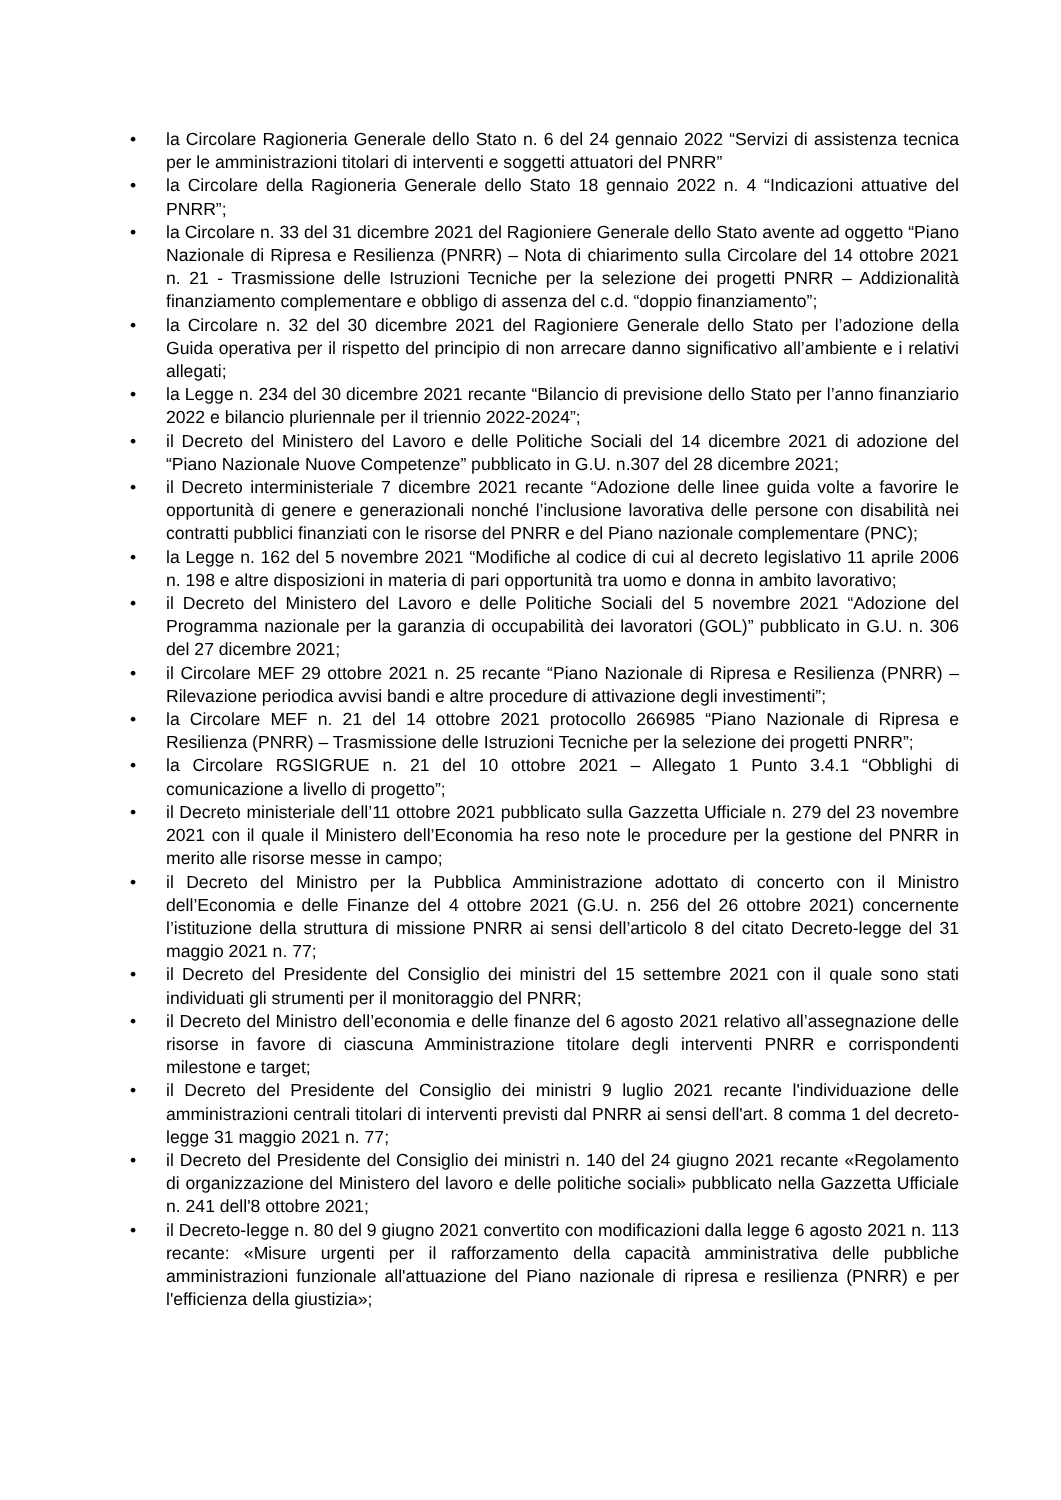• la Circolare Ragioneria Generale dello Stato n. 6 del 24 gennaio 2022 “Servizi di assistenza tecnica per le amministrazioni titolari di interventi e soggetti attuatori del PNRR”
• la Circolare della Ragioneria Generale dello Stato 18 gennaio 2022 n. 4 “Indicazioni attuative del PNRR”;
• la Circolare n. 33 del 31 dicembre 2021 del Ragioniere Generale dello Stato avente ad oggetto “Piano Nazionale di Ripresa e Resilienza (PNRR) – Nota di chiarimento sulla Circolare del 14 ottobre 2021 n. 21 - Trasmissione delle Istruzioni Tecniche per la selezione dei progetti PNRR – Addizionalità finanziamento complementare e obbligo di assenza del c.d. “doppio finanziamento”;
• la Circolare n. 32 del 30 dicembre 2021 del Ragioniere Generale dello Stato per l’adozione della Guida operativa per il rispetto del principio di non arrecare danno significativo all’ambiente e i relativi allegati;
• la Legge n. 234 del 30 dicembre 2021 recante “Bilancio di previsione dello Stato per l’anno finanziario 2022 e bilancio pluriennale per il triennio 2022-2024”;
• il Decreto del Ministero del Lavoro e delle Politiche Sociali del 14 dicembre 2021 di adozione del “Piano Nazionale Nuove Competenze” pubblicato in G.U. n.307 del 28 dicembre 2021;
• il Decreto interministeriale 7 dicembre 2021 recante “Adozione delle linee guida volte a favorire le opportunità di genere e generazionali nonché l’inclusione lavorativa delle persone con disabilità nei contratti pubblici finanziati con le risorse del PNRR e del Piano nazionale complementare (PNC);
• la Legge n. 162 del 5 novembre 2021 “Modifiche al codice di cui al decreto legislativo 11 aprile 2006 n. 198 e altre disposizioni in materia di pari opportunità tra uomo e donna in ambito lavorativo;
• il Decreto del Ministero del Lavoro e delle Politiche Sociali del 5 novembre 2021 “Adozione del Programma nazionale per la garanzia di occupabilità dei lavoratori (GOL)” pubblicato in G.U. n. 306 del 27 dicembre 2021;
• il Circolare MEF 29 ottobre 2021 n. 25 recante “Piano Nazionale di Ripresa e Resilienza (PNRR) – Rilevazione periodica avvisi bandi e altre procedure di attivazione degli investimenti”;
• la Circolare MEF n. 21 del 14 ottobre 2021 protocollo 266985 “Piano Nazionale di Ripresa e Resilienza (PNRR) – Trasmissione delle Istruzioni Tecniche per la selezione dei progetti PNRR”;
• la Circolare RGSIGRUE n. 21 del 10 ottobre 2021 – Allegato 1 Punto 3.4.1 “Obblighi di comunicazione a livello di progetto”;
• il Decreto ministeriale dell’11 ottobre 2021 pubblicato sulla Gazzetta Ufficiale n. 279 del 23 novembre 2021 con il quale il Ministero dell’Economia ha reso note le procedure per la gestione del PNRR in merito alle risorse messe in campo;
• il Decreto del Ministro per la Pubblica Amministrazione adottato di concerto con il Ministro dell’Economia e delle Finanze del 4 ottobre 2021 (G.U. n. 256 del 26 ottobre 2021) concernente l’istituzione della struttura di missione PNRR ai sensi dell’articolo 8 del citato Decreto-legge del 31 maggio 2021 n. 77;
• il Decreto del Presidente del Consiglio dei ministri del 15 settembre 2021 con il quale sono stati individuati gli strumenti per il monitoraggio del PNRR;
• il Decreto del Ministro dell’economia e delle finanze del 6 agosto 2021 relativo all’assegnazione delle risorse in favore di ciascuna Amministrazione titolare degli interventi PNRR e corrispondenti milestone e target;
• il Decreto del Presidente del Consiglio dei ministri 9 luglio 2021 recante l'individuazione delle amministrazioni centrali titolari di interventi previsti dal PNRR ai sensi dell'art. 8 comma 1 del decreto-legge 31 maggio 2021 n. 77;
• il Decreto del Presidente del Consiglio dei ministri n. 140 del 24 giugno 2021 recante «Regolamento di organizzazione del Ministero del lavoro e delle politiche sociali» pubblicato nella Gazzetta Ufficiale n. 241 dell'8 ottobre 2021;
• il Decreto-legge n. 80 del 9 giugno 2021 convertito con modificazioni dalla legge 6 agosto 2021 n. 113 recante: «Misure urgenti per il rafforzamento della capacità amministrativa delle pubbliche amministrazioni funzionale all'attuazione del Piano nazionale di ripresa e resilienza (PNRR) e per l'efficienza della giustizia»;